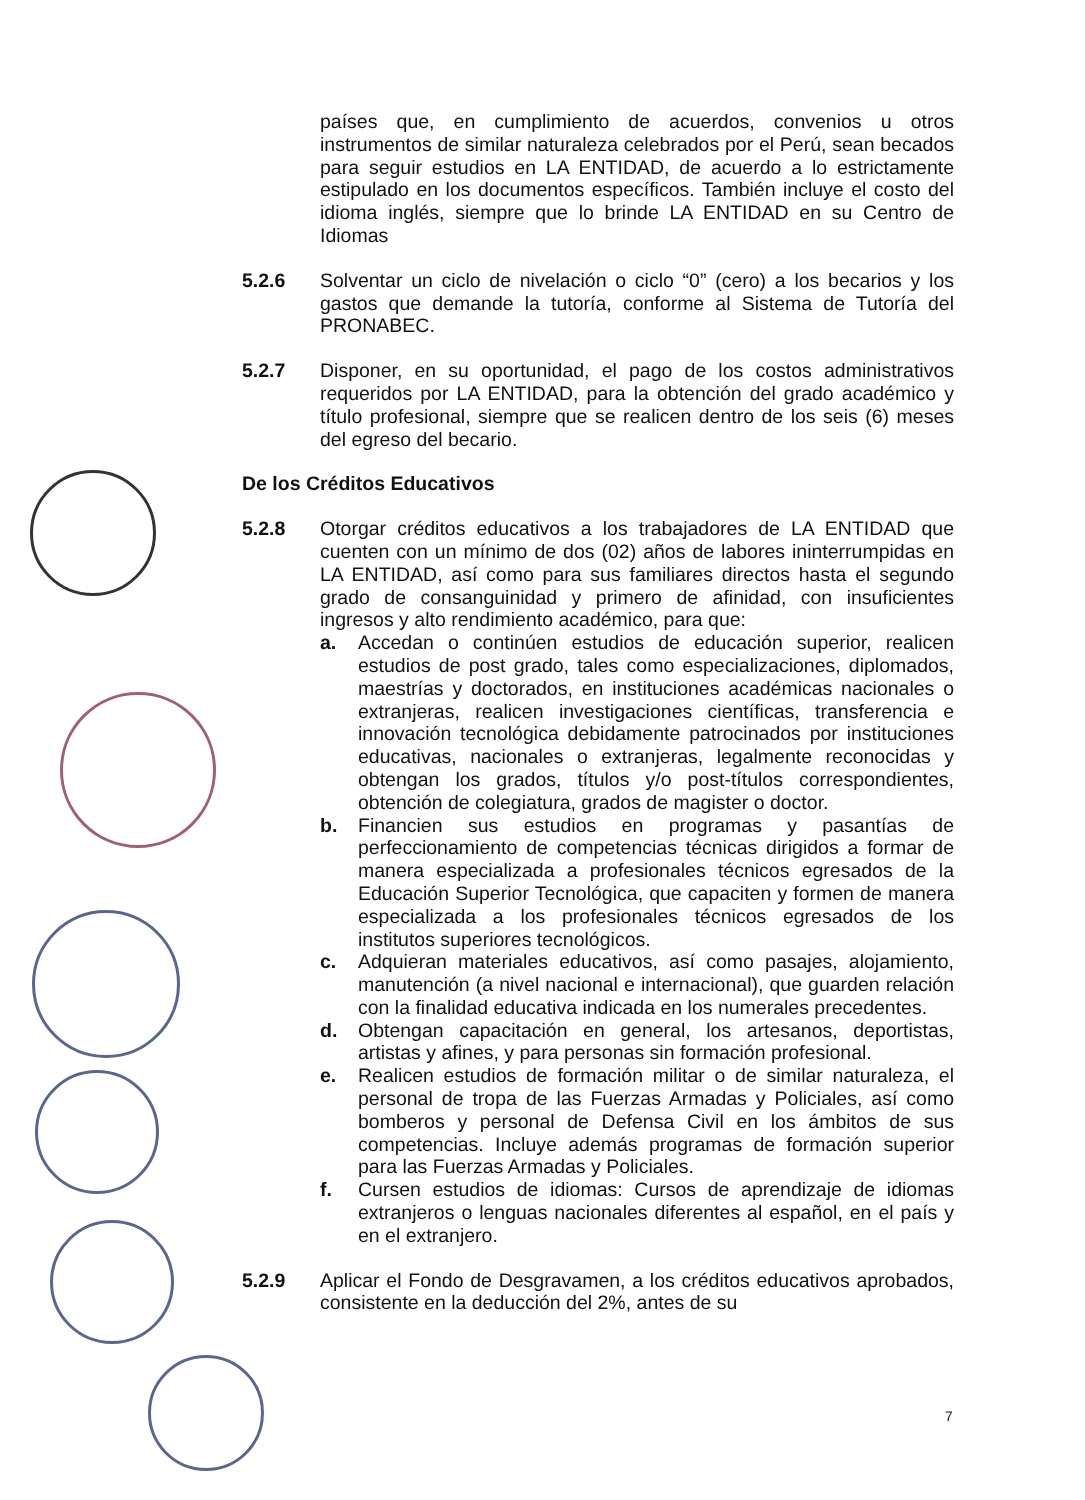países que, en cumplimiento de acuerdos, convenios u otros instrumentos de similar naturaleza celebrados por el Perú, sean becados para seguir estudios en LA ENTIDAD, de acuerdo a lo estrictamente estipulado en los documentos específicos. También incluye el costo del idioma inglés, siempre que lo brinde LA ENTIDAD en su Centro de Idiomas
5.2.6 Solventar un ciclo de nivelación o ciclo “0” (cero) a los becarios y los gastos que demande la tutoría, conforme al Sistema de Tutoría del PRONABEC.
5.2.7 Disponer, en su oportunidad, el pago de los costos administrativos requeridos por LA ENTIDAD, para la obtención del grado académico y título profesional, siempre que se realicen dentro de los seis (6) meses del egreso del becario.
De los Créditos Educativos
5.2.8 Otorgar créditos educativos a los trabajadores de LA ENTIDAD que cuenten con un mínimo de dos (02) años de labores ininterrumpidas en LA ENTIDAD, así como para sus familiares directos hasta el segundo grado de consanguinidad y primero de afinidad, con insuficientes ingresos y alto rendimiento académico, para que:
a. Accedan o continúen estudios de educación superior, realicen estudios de post grado, tales como especializaciones, diplomados, maestrías y doctorados, en instituciones académicas nacionales o extranjeras, realicen investigaciones científicas, transferencia e innovación tecnológica debidamente patrocinados por instituciones educativas, nacionales o extranjeras, legalmente reconocidas y obtengan los grados, títulos y/o post-títulos correspondientes, obtención de colegiatura, grados de magister o doctor.
b. Financien sus estudios en programas y pasantías de perfeccionamiento de competencias técnicas dirigidos a formar de manera especializada a profesionales técnicos egresados de la Educación Superior Tecnológica, que capaciten y formen de manera especializada a los profesionales técnicos egresados de los institutos superiores tecnológicos.
c. Adquieran materiales educativos, así como pasajes, alojamiento, manutención (a nivel nacional e internacional), que guarden relación con la finalidad educativa indicada en los numerales precedentes.
d. Obtengan capacitación en general, los artesanos, deportistas, artistas y afines, y para personas sin formación profesional.
e. Realicen estudios de formación militar o de similar naturaleza, el personal de tropa de las Fuerzas Armadas y Policiales, así como bomberos y personal de Defensa Civil en los ámbitos de sus competencias. Incluye además programas de formación superior para las Fuerzas Armadas y Policiales.
f. Cursen estudios de idiomas: Cursos de aprendizaje de idiomas extranjeros o lenguas nacionales diferentes al español, en el país y en el extranjero.
5.2.9 Aplicar el Fondo de Desgravamen, a los créditos educativos aprobados, consistente en la deducción del 2%, antes de su
7